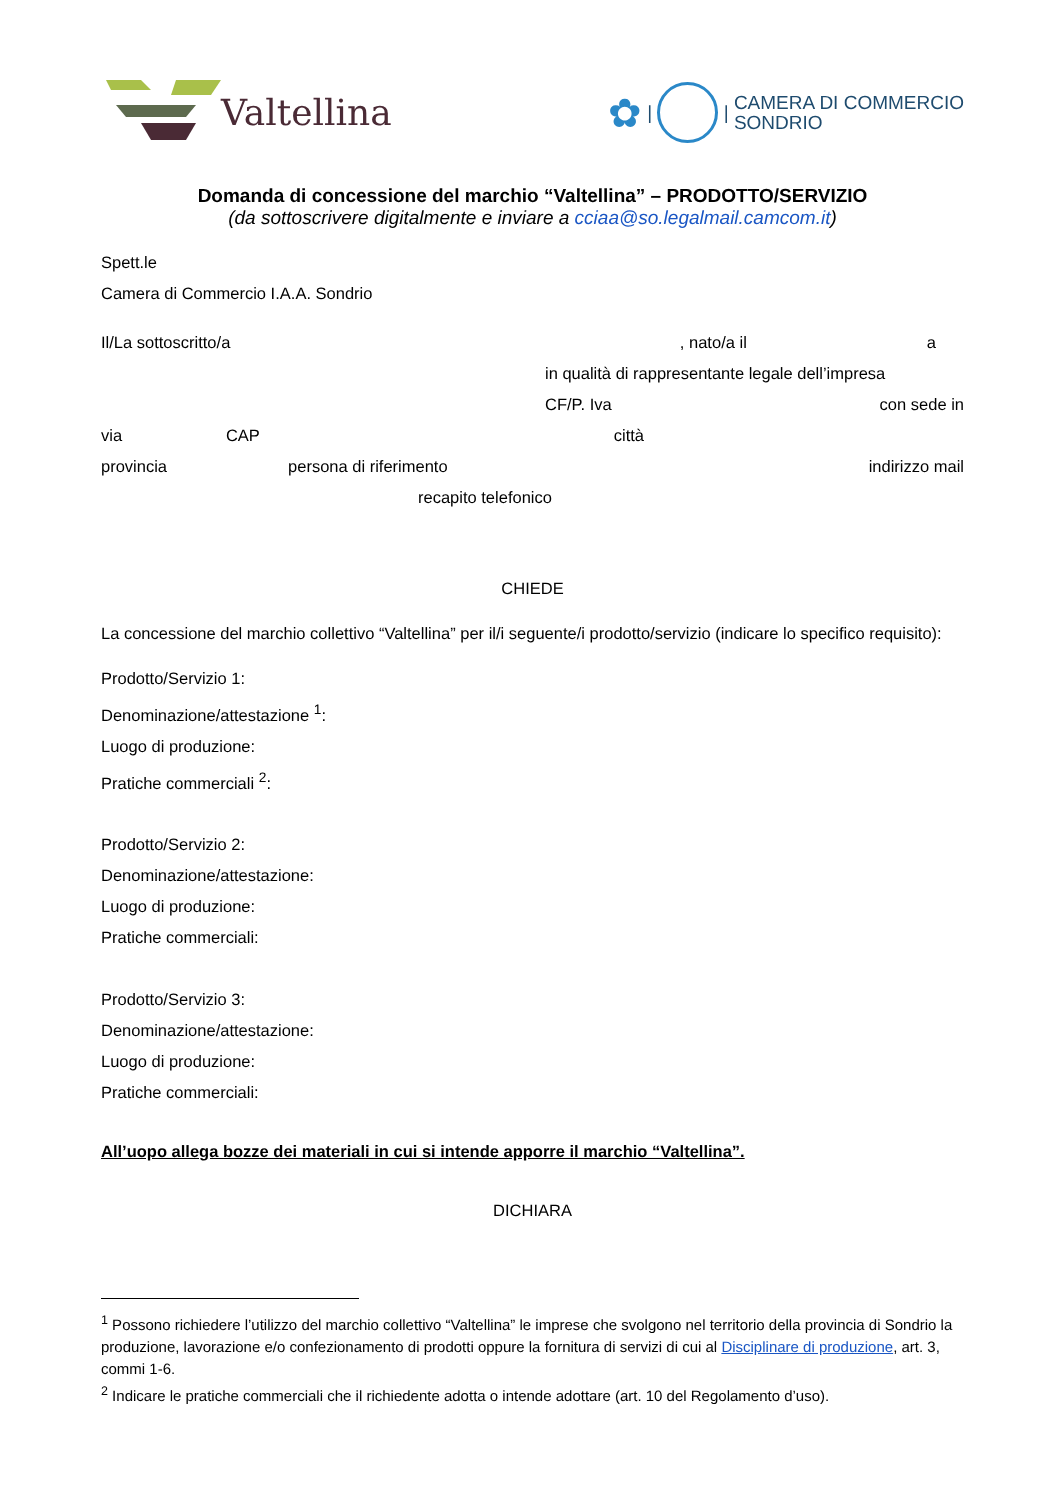Valtellina
✿ | |
CAMERA DI COMMERCIO
SONDRIO
Domanda di concessione del marchio “Valtellina” – PRODOTTO/SERVIZIO
(da sottoscrivere digitalmente e inviare a cciaa@so.legalmail.camcom.it)
Spett.le
Camera di Commercio I.A.A. Sondrio
Il/La sottoscritto/a, nato/a il a
in qualità di rappresentante legale dell’impresa
CF/P. Iva con sede in
via CAP città
provincia persona di riferimento indirizzo mail
recapito telefonico
CHIEDE
La concessione del marchio collettivo “Valtellina” per il/i seguente/i prodotto/servizio (indicare lo specifico requisito):
Prodotto/Servizio 1:
Denominazione/attestazione <sup>1</sup>:
Luogo di produzione:
Pratiche commerciali <sup>2</sup>:
Prodotto/Servizio 2:
Denominazione/attestazione:
Luogo di produzione:
Pratiche commerciali:
Prodotto/Servizio 3:
Denominazione/attestazione:
Luogo di produzione:
Pratiche commerciali:
All’uopo allega bozze dei materiali in cui si intende apporre il marchio “Valtellina”.
DICHIARA
<sup>1</sup> Possono richiedere l’utilizzo del marchio collettivo “Valtellina” le imprese che svolgono nel territorio della provincia di Sondrio la produzione, lavorazione e/o confezionamento di prodotti oppure la fornitura di servizi di cui al Disciplinare di produzione, art. 3, commi 1-6.
<sup>2</sup> Indicare le pratiche commerciali che il richiedente adotta o intende adottare (art. 10 del Regolamento d’uso).